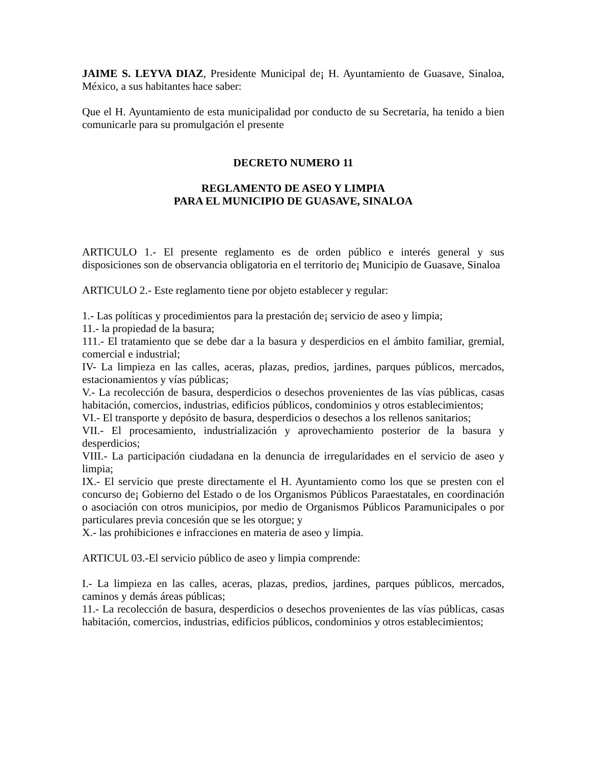JAIME S. LEYVA DIAZ, Presidente Municipal de¡ H. Ayuntamiento de Guasave, Sinaloa, México, a sus habitantes hace saber:
Que el H. Ayuntamiento de esta municipalidad por conducto de su Secretaría, ha tenido a bien comunicarle para su promulgación el presente
DECRETO NUMERO 11
REGLAMENTO DE ASEO Y LIMPIA
PARA EL MUNICIPIO DE GUASAVE, SINALOA
ARTICULO 1.- El presente reglamento es de orden público e interés general y sus disposiciones son de observancia obligatoria en el territorio de¡ Municipio de Guasave, Sinaloa
ARTICULO 2.- Este reglamento tiene por objeto establecer y regular:
1.- Las políticas y procedimientos para la prestación de¡ servicio de aseo y limpia;
11.- la propiedad de la basura;
111.- El tratamiento que se debe dar a la basura y desperdicios en el ámbito familiar, gremial, comercial e industrial;
IV- La limpieza en las calles, aceras, plazas, predios, jardines, parques públicos, mercados, estacionamientos y vías públicas;
V.- La recolección de basura, desperdicios o desechos provenientes de las vías públicas, casas habitación, comercios, industrias, edificios públicos, condominios y otros establecimientos;
VI.- El transporte y depósito de basura, desperdicios o desechos a los rellenos sanitarios;
VII.- El procesamiento, industrialización y aprovechamiento posterior de la basura y desperdicios;
VIII.- La participación ciudadana en la denuncia de irregularidades en el servicio de aseo y limpia;
IX.- El servicio que preste directamente el H. Ayuntamiento como los que se presten con el concurso de¡ Gobierno del Estado o de los Organismos Públicos Paraestatales, en coordinación o asociación con otros municipios, por medio de Organismos Públicos Paramunicipales o por particulares previa concesión que se les otorgue; y
X.- las prohibiciones e infracciones en materia de aseo y limpia.
ARTICUL 03.-El servicio público de aseo y limpia comprende:
I.- La limpieza en las calles, aceras, plazas, predios, jardines, parques públicos, mercados, caminos y demás áreas públicas;
11.- La recolección de basura, desperdicios o desechos provenientes de las vías públicas, casas habitación, comercios, industrias, edificios públicos, condominios y otros establecimientos;